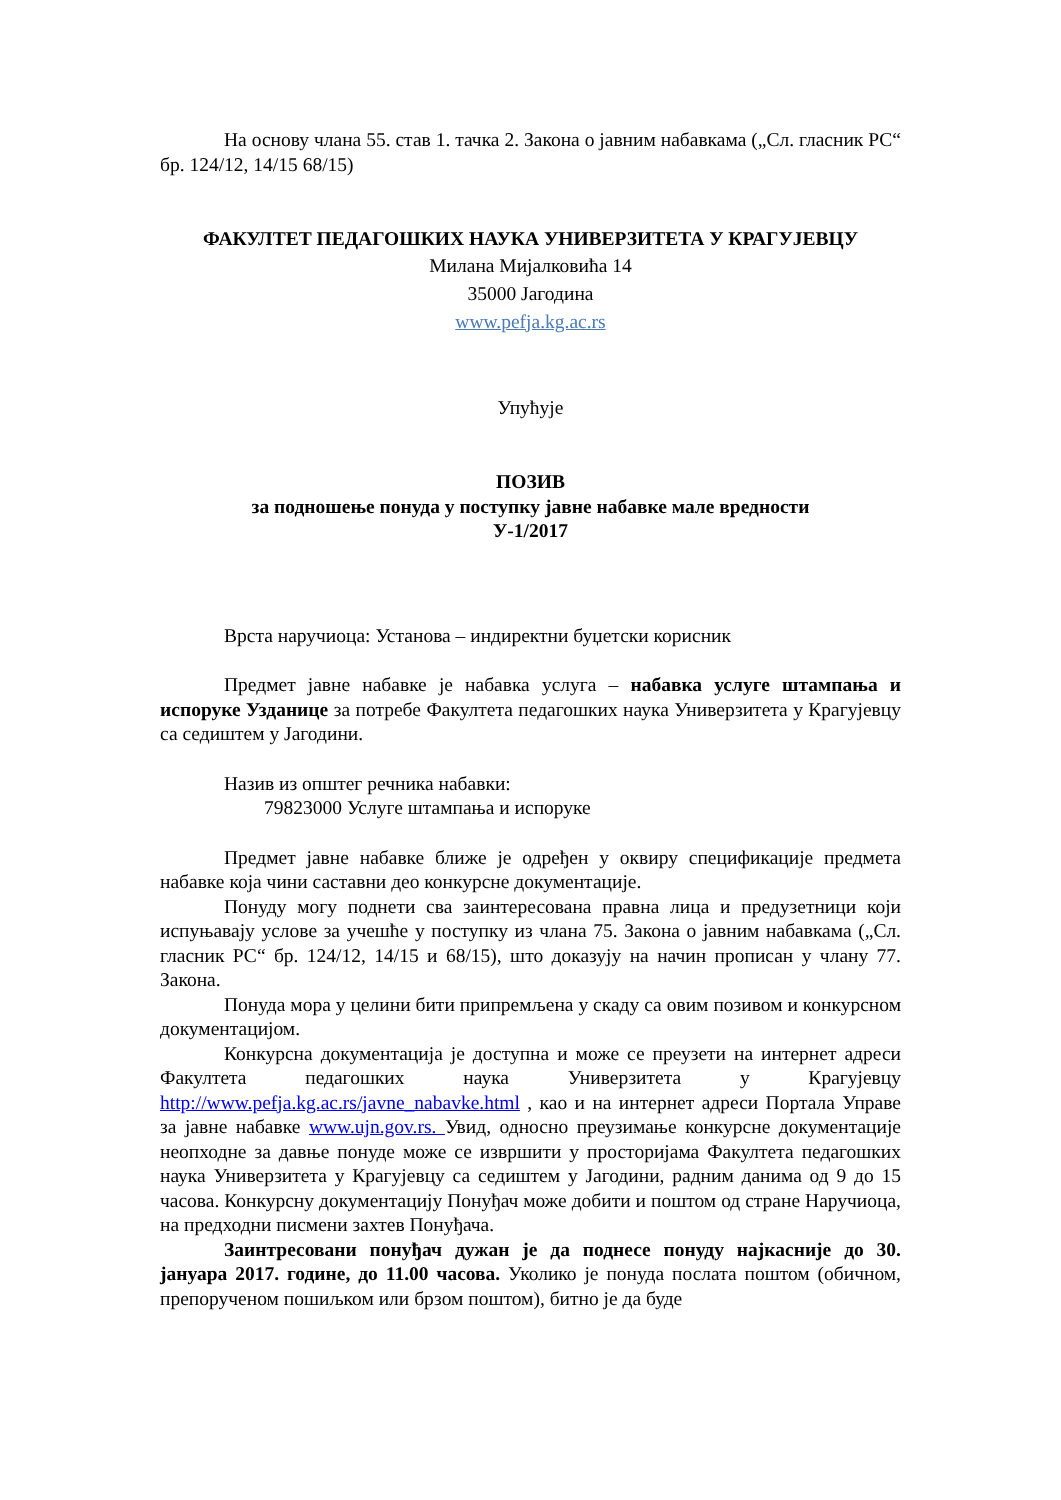На основу члана 55. став 1. тачка 2. Закона о јавним набавкама („Сл. гласник РС“ бр. 124/12, 14/15 68/15)
ФАКУЛТЕТ ПЕДАГОШКИХ НАУКА УНИВЕРЗИТЕТА У КРАГУЈЕВЦУ
Милана Мијалковића 14
35000 Јагодина
www.pefja.kg.ac.rs
Упућује
ПОЗИВ
за подношење понуда у поступку јавне набавке мале вредности
У-1/2017
Врста наручиоца: Установа – индиректни буџетски корисник
Предмет јавне набавке је набавка услуга – набавка услуге штампања и испоруке Узданице за потребе Факултета педагошких наука Универзитета у Крагујевцу са седиштем у Јагодини.
Назив из општег речника набавки:
79823000 Услуге штампања и испоруке
Предмет јавне набавке ближе је одређен у оквиру спецификације предмета набавке која чини саставни део конкурсне документације.
Понуду могу поднети сва заинтересована правна лица и предузетници који испуњавају услове за учешће у поступку из члана 75. Закона о јавним набавкама („Сл. гласник РС“ бр. 124/12, 14/15 и 68/15), што доказују на начин прописан у члану 77. Закона.
Понуда мора у целини бити припремљена у скаду са овим позивом и конкурсном документацијом.
Конкурсна документација је доступна и може се преузети на интернет адреси Факултета педагошких наука Универзитета у Крагујевцу http://www.pefja.kg.ac.rs/javne_nabavke.html , као и на интернет адреси Портала Управе за јавне набавке www.ujn.gov.rs. Увид, односно преузимање конкурсне документације неопходне за давње понуде може се извршити у просторијама Факултета педагошких наука Универзитета у Крагујевцу са седиштем у Јагодини, радним данима од 9 до 15 часова. Конкурсну документацију Понуђач може добити и поштом од стране Наручиоца, на предходни писмени захтев Понуђача.
Заинтресовани понуђач дужан је да поднесе понуду најкасније до 30. јануара 2017. године, до 11.00 часова. Уколико је понуда послата поштом (обичном, препорученом пошиљком или брзом поштом), битно је да буде